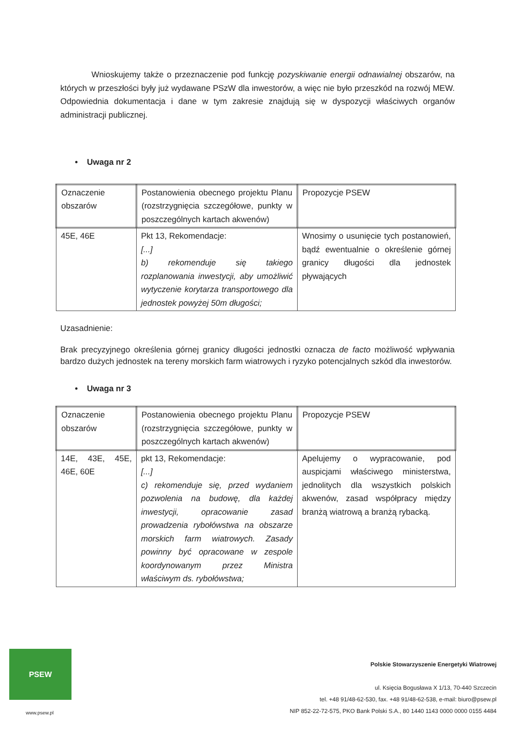Wnioskujemy także o przeznaczenie pod funkcję pozyskiwanie energii odnawialnej obszarów, na których w przeszłości były już wydawane PSzW dla inwestorów, a więc nie było przeszkód na rozwój MEW. Odpowiednia dokumentacja i dane w tym zakresie znajdują się w dyspozycji właściwych organów administracji publicznej.
• Uwaga nr 2
| Oznaczenie obszarów | Postanowienia obecnego projektu Planu (rozstrzygnięcia szczegółowe, punkty w poszczególnych kartach akwenów) | Propozycje PSEW |
| 45E, 46E | Pkt 13, Rekomendacje: [...] b) rekomenduje się takiego rozplanowania inwestycji, aby umożliwić wytyczenie korytarza transportowego dla jednostek powyżej 50m długości; | Wnosimy o usunięcie tych postanowień, bądź ewentualnie o określenie górnej granicy długości dla jednostek pływających |
Uzasadnienie:
Brak precyzyjnego określenia górnej granicy długości jednostki oznacza de facto możliwość wpływania bardzo dużych jednostek na tereny morskich farm wiatrowych i ryzyko potencjalnych szkód dla inwestorów.
• Uwaga nr 3
| Oznaczenie obszarów | Postanowienia obecnego projektu Planu (rozstrzygnięcia szczegółowe, punkty w poszczególnych kartach akwenów) | Propozycje PSEW |
| 14E, 43E, 45E, 46E, 60E | pkt 13, Rekomendacje: [...] c) rekomenduje się, przed wydaniem pozwolenia na budowę, dla każdej inwestycji, opracowanie zasad prowadzenia rybołówstwa na obszarze morskich farm wiatrowych. Zasady powinny być opracowane w zespole koordynowanym przez Ministra właściwym ds. rybołówstwa; | Apelujemy o wypracowanie, pod auspicjami właściwego ministerstwa, jednolitych dla wszystkich polskich akwenów, zasad współpracy między branżą wiatrową a branżą rybacką. |
PSEW
www.psew.pl
Polskie Stowarzyszenie Energetyki Wiatrowej
ul. Księcia Bogusława X 1/13, 70-440 Szczecin
tel. +48 91/48-62-530, fax. +48 91/48-62-538, e-mail: biuro@psew.pl
NIP 852-22-72-575, PKO Bank Polski S.A., 80 1440 1143 0000 0000 0155 4484